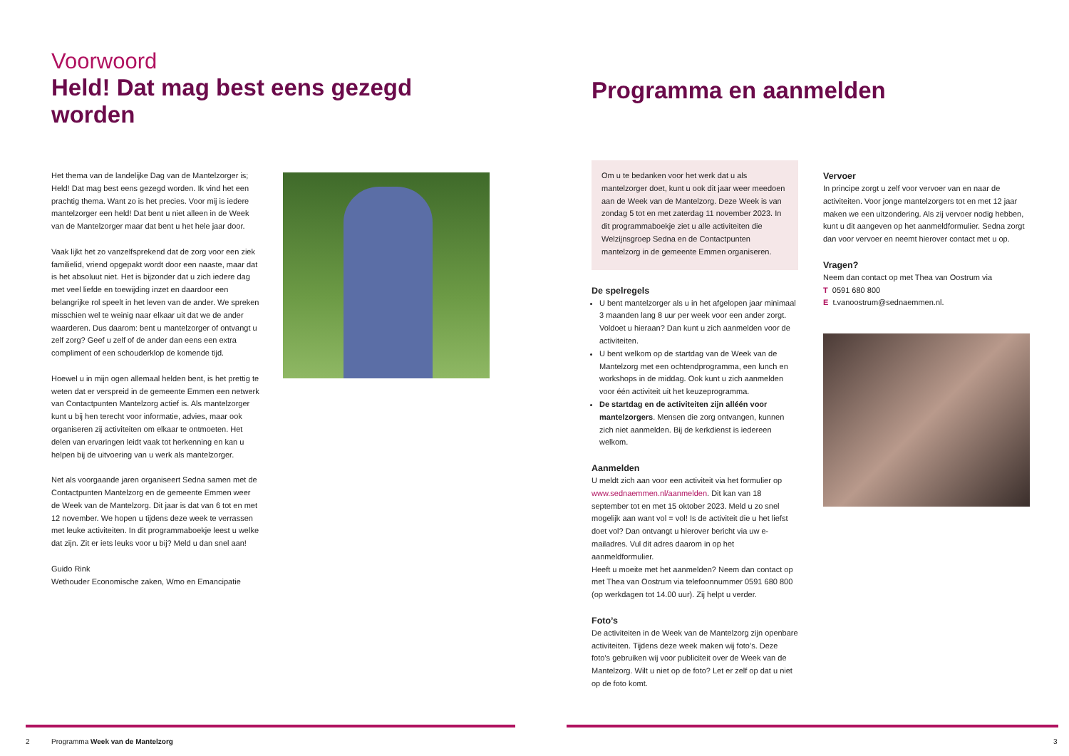Voorwoord
Held! Dat mag best eens gezegd worden
Het thema van de landelijke Dag van de Mantelzorger is; Held! Dat mag best eens gezegd worden. Ik vind het een prachtig thema. Want zo is het precies. Voor mij is iedere mantelzorger een held! Dat bent u niet alleen in de Week van de Mantelzorger maar dat bent u het hele jaar door.
Vaak lijkt het zo vanzelfsprekend dat de zorg voor een ziek familielid, vriend opgepakt wordt door een naaste, maar dat is het absoluut niet. Het is bijzonder dat u zich iedere dag met veel liefde en toewijding inzet en daardoor een belangrijke rol speelt in het leven van de ander. We spreken misschien wel te weinig naar elkaar uit dat we de ander waarderen. Dus daarom: bent u mantelzorger of ontvangt u zelf zorg? Geef u zelf of de ander dan eens een extra compliment of een schouderklop de komende tijd.
Hoewel u in mijn ogen allemaal helden bent, is het prettig te weten dat er verspreid in de gemeente Emmen een netwerk van Contactpunten Mantelzorg actief is. Als mantelzorger kunt u bij hen terecht voor informatie, advies, maar ook organiseren zij activiteiten om elkaar te ontmoeten. Het delen van ervaringen leidt vaak tot herkenning en kan u helpen bij de uitvoering van u werk als mantelzorger.
Net als voorgaande jaren organiseert Sedna samen met de Contactpunten Mantelzorg en de gemeente Emmen weer de Week van de Mantelzorg. Dit jaar is dat van 6 tot en met 12 november. We hopen u tijdens deze week te verrassen met leuke activiteiten. In dit programmaboekje leest u welke dat zijn. Zit er iets leuks voor u bij? Meld u dan snel aan!
Guido Rink
Wethouder Economische zaken, Wmo en Emancipatie
2
Programma Week van de Mantelzorg
Programma en aanmelden
Om u te bedanken voor het werk dat u als mantelzorger doet, kunt u ook dit jaar weer meedoen aan de Week van de Mantelzorg. Deze Week is van zondag 5 tot en met zaterdag 11 november 2023. In dit programmaboekje ziet u alle activiteiten die Welzijnsgroep Sedna en de Contactpunten mantelzorg in de gemeente Emmen organiseren.
De spelregels
U bent mantelzorger als u in het afgelopen jaar minimaal 3 maanden lang 8 uur per week voor een ander zorgt. Voldoet u hieraan? Dan kunt u zich aanmelden voor de activiteiten.
U bent welkom op de startdag van de Week van de Mantelzorg met een ochtendprogramma, een lunch en workshops in de middag. Ook kunt u zich aanmelden voor één activiteit uit het keuzeprogramma.
De startdag en de activiteiten zijn alléén voor mantelzorgers. Mensen die zorg ontvangen, kunnen zich niet aanmelden. Bij de kerkdienst is iedereen welkom.
Aanmelden
U meldt zich aan voor een activiteit via het formulier op www.sednaemmen.nl/aanmelden. Dit kan van 18 september tot en met 15 oktober 2023. Meld u zo snel mogelijk aan want vol = vol! Is de activiteit die u het liefst doet vol? Dan ontvangt u hierover bericht via uw e-mailadres. Vul dit adres daarom in op het aanmeldformulier.
Heeft u moeite met het aanmelden? Neem dan contact op met Thea van Oostrum via telefoonnummer 0591 680 800 (op werkdagen tot 14.00 uur). Zij helpt u verder.
Foto’s
De activiteiten in de Week van de Mantelzorg zijn openbare activiteiten. Tijdens deze week maken wij foto’s. Deze foto’s gebruiken wij voor publiciteit over de Week van de Mantelzorg. Wilt u niet op de foto? Let er zelf op dat u niet op de foto komt.
Vervoer
In principe zorgt u zelf voor vervoer van en naar de activiteiten. Voor jonge mantelzorgers tot en met 12 jaar maken we een uitzondering. Als zij vervoer nodig hebben, kunt u dit aangeven op het aanmeldformulier. Sedna zorgt dan voor vervoer en neemt hierover contact met u op.
Vragen?
Neem dan contact op met Thea van Oostrum via
T 0591 680 800
E t.vanoostrum@sednaemmen.nl.
3